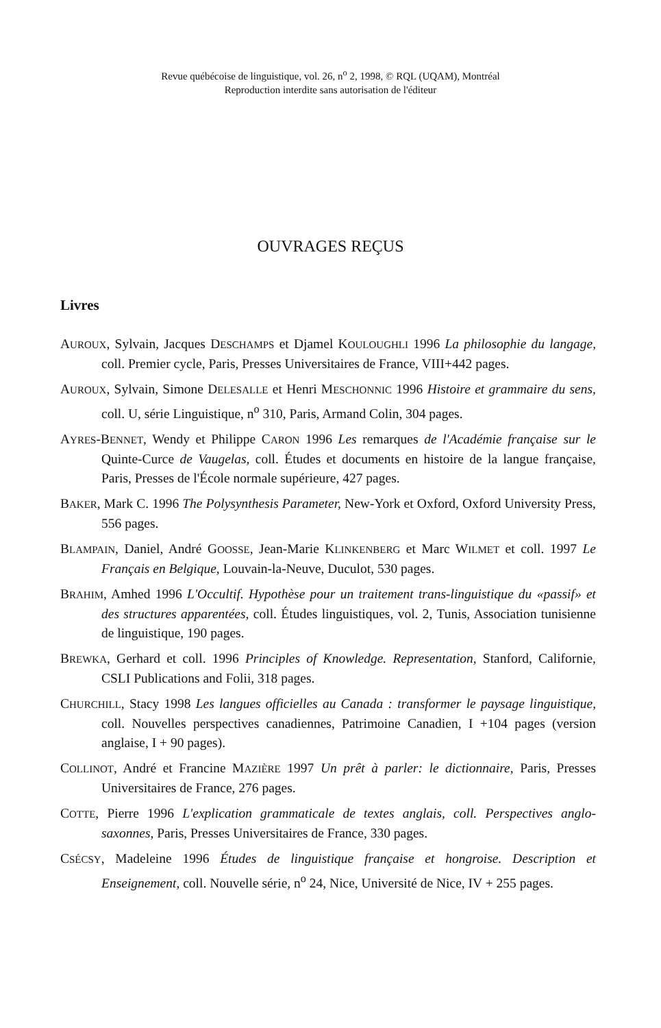Revue québécoise de linguistique, vol. 26, n<sup>o</sup> 2, 1998, © RQL (UQAM), Montréal
Reproduction interdite sans autorisation de l'éditeur
OUVRAGES REÇUS
Livres
AUROUX, Sylvain, Jacques DESCHAMPS et Djamel KOULOUGHLI 1996 La philosophie du langage, coll. Premier cycle, Paris, Presses Universitaires de France, VIII+442 pages.
AUROUX, Sylvain, Simone DELESALLE et Henri MESCHONNIC 1996 Histoire et grammaire du sens, coll. U, série Linguistique, n<sup>o</sup> 310, Paris, Armand Colin, 304 pages.
AYRES-BENNET, Wendy et Philippe CARON 1996 Les remarques de l'Académie française sur le Quinte-Curce de Vaugelas, coll. Études et documents en histoire de la langue française, Paris, Presses de l'École normale supérieure, 427 pages.
BAKER, Mark C. 1996 The Polysynthesis Parameter, New-York et Oxford, Oxford University Press, 556 pages.
BLAMPAIN, Daniel, André GOOSSE, Jean-Marie KLINKENBERG et Marc WILMET et coll. 1997 Le Français en Belgique, Louvain-la-Neuve, Duculot, 530 pages.
BRAHIM, Amhed 1996 L'Occultif. Hypothèse pour un traitement trans-linguistique du «passif» et des structures apparentées, coll. Études linguistiques, vol. 2, Tunis, Association tunisienne de linguistique, 190 pages.
BREWKA, Gerhard et coll. 1996 Principles of Knowledge. Representation, Stanford, Californie, CSLI Publications and Folii, 318 pages.
CHURCHILL, Stacy 1998 Les langues officielles au Canada : transformer le paysage linguistique, coll. Nouvelles perspectives canadiennes, Patrimoine Canadien, I +104 pages (version anglaise, I + 90 pages).
COLLINOT, André et Francine MAZIÈRE 1997 Un prêt à parler: le dictionnaire, Paris, Presses Universitaires de France, 276 pages.
COTTE, Pierre 1996 L'explication grammaticale de textes anglais, coll. Perspectives anglo-saxonnes, Paris, Presses Universitaires de France, 330 pages.
CSÉCSY, Madeleine 1996 Études de linguistique française et hongroise. Description et Enseignement, coll. Nouvelle série, n<sup>o</sup> 24, Nice, Université de Nice, IV + 255 pages.